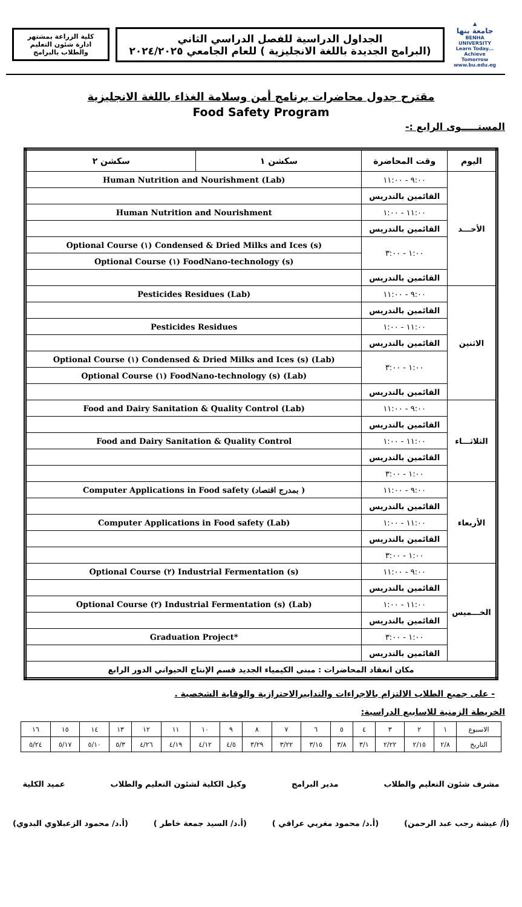▲
جامعة بنها
BENHA UNIVERSITY
Learn Today... Achieve Tomorrow
www.bu.edu.eg
الجداول الدراسية للفصل الدراسي الثاني
(البرامج الجديدة باللغة الانجليزية ) للعام الجامعي ٢٠٢٤/٢٠٢٥
كلية الزراعة بمشتهر
ادارة شئون التعليم
والطلاب بالبرامج
مقترح جدول محاضرات برنامج أمن وسلامة الغذاء باللغة الانجليزية
Food Safety Program
المستـــــوى الرابع :-
| اليوم | وقت المحاضرة | سكشن ١ | سكشن ٢ |
| --- | --- | --- | --- |
| الأحـــد | ٩:٠٠ - ١١:٠٠ | Human Nutrition and Nourishment (Lab) | |
| | القائمين بالتدريس | | |
| | ١١:٠٠ - ١:٠٠ | Human Nutrition and Nourishment | |
| | القائمين بالتدريس | | |
| | ١:٠٠ - ٣:٠٠ | Optional Course (١) Condensed & Dried Milks and Ices (s) | |
| | | Optional Course (١) FoodNano-technology (s) | |
| | القائمين بالتدريس | | |
| الاثنين | ٩:٠٠ - ١١:٠٠ | Pesticides Residues (Lab) | |
| | القائمين بالتدريس | | |
| | ١١:٠٠ - ١:٠٠ | Pesticides Residues | |
| | القائمين بالتدريس | | |
| | ١:٠٠ - ٣:٠٠ | Optional Course (١) Condensed & Dried Milks and Ices (s) (Lab) | |
| | | Optional Course (١) FoodNano-technology (s) (Lab) | |
| | القائمين بالتدريس | | |
| الثلاثـــاء | ٩:٠٠ - ١١:٠٠ | Food and Dairy Sanitation & Quality Control (Lab) | |
| | القائمين بالتدريس | | |
| | ١١:٠٠ - ١:٠٠ | Food and Dairy Sanitation & Quality Control | |
| | القائمين بالتدريس | | |
| | ١:٠٠ - ٣:٠٠ | | |
| الأربعاء | ٩:٠٠ - ١١:٠٠ | Computer Applications in Food safety (بمدرج اقتصاد ) | |
| | القائمين بالتدريس | | |
| | ١١:٠٠ - ١:٠٠ | Computer Applications in Food safety (Lab) | |
| | القائمين بالتدريس | | |
| | ١:٠٠ - ٣:٠٠ | | |
| الخـــميس | ٩:٠٠ - ١١:٠٠ | Optional Course (٢) Industrial Fermentation (s) | |
| | القائمين بالتدريس | | |
| | ١١:٠٠ - ١:٠٠ | Optional Course (٢) Industrial Fermentation (s) (Lab) | |
| | القائمين بالتدريس | | |
| | ١:٠٠ - ٣:٠٠ | Graduation Project* | |
| | القائمين بالتدريس | | |
| مكان انعقاد المحاضرات : مبنى الكيمياء الجديد قسم الإنتاج الحيواني الدور الرابع | | | |
- على جميع الطلاب الالتزام بالاجراءات والتدابيرالاحترازية والوقاية الشخصية .
الخريطة الزمنية للاسابيع الدراسية:
| الاسبوع | ١ | ٢ | ٣ | ٤ | ٥ | ٦ | ٧ | ٨ | ٩ | ١٠ | ١١ | ١٢ | ١٣ | ١٤ | ١٥ | ١٦ |
| التاريخ | ٢/٨ | ٢/١٥ | ٢/٢٢ | ٣/١ | ٣/٨ | ٣/١٥ | ٣/٢٢ | ٣/٢٩ | ٤/٥ | ٤/١٢ | ٤/١٩ | ٤/٢٦ | ٥/٣ | ٥/١٠ | ٥/١٧ | ٥/٢٤ |
مشرف شئون التعليم والطلاب مدير البرامج وكيل الكلية لشئون التعليم والطلاب عميد الكلية
(أ/ عيشة رجب عبد الرحمن) (أ.د/ محمود مغربي عراقي ) (أ.د/ السيد جمعة خاطر ) (أ.د/ محمود الزعبلاوي البدوي)